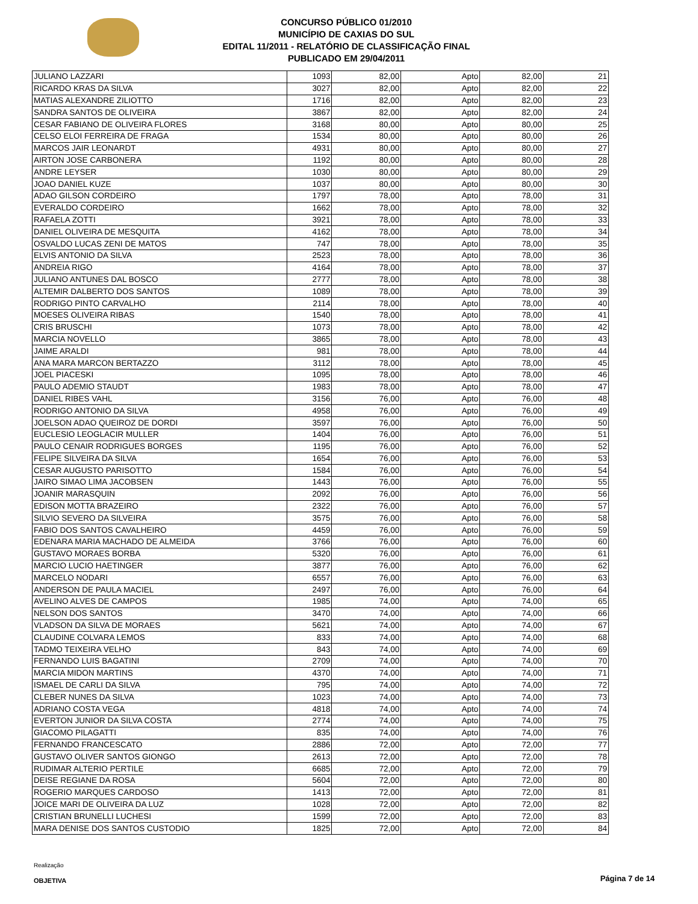CONCURSO PÚBLICO 01/2010
MUNICÍPIO DE CAXIAS DO SUL
EDITAL 11/2011 - RELATÓRIO DE CLASSIFICAÇÃO FINAL
PUBLICADO EM 29/04/2011
| JULIANO LAZZARI | 1093 | 82,00 | Apto | 82,00 | 21 |
| RICARDO KRAS DA SILVA | 3027 | 82,00 | Apto | 82,00 | 22 |
| MATIAS ALEXANDRE ZILIOTTO | 1716 | 82,00 | Apto | 82,00 | 23 |
| SANDRA SANTOS DE OLIVEIRA | 3867 | 82,00 | Apto | 82,00 | 24 |
| CESAR FABIANO DE OLIVEIRA FLORES | 3168 | 80,00 | Apto | 80,00 | 25 |
| CELSO ELOI FERREIRA DE FRAGA | 1534 | 80,00 | Apto | 80,00 | 26 |
| MARCOS JAIR LEONARDT | 4931 | 80,00 | Apto | 80,00 | 27 |
| AIRTON JOSE CARBONERA | 1192 | 80,00 | Apto | 80,00 | 28 |
| ANDRE LEYSER | 1030 | 80,00 | Apto | 80,00 | 29 |
| JOAO DANIEL KUZE | 1037 | 80,00 | Apto | 80,00 | 30 |
| ADAO GILSON CORDEIRO | 1797 | 78,00 | Apto | 78,00 | 31 |
| EVERALDO CORDEIRO | 1662 | 78,00 | Apto | 78,00 | 32 |
| RAFAELA ZOTTI | 3921 | 78,00 | Apto | 78,00 | 33 |
| DANIEL OLIVEIRA DE MESQUITA | 4162 | 78,00 | Apto | 78,00 | 34 |
| OSVALDO LUCAS ZENI DE MATOS | 747 | 78,00 | Apto | 78,00 | 35 |
| ELVIS ANTONIO DA SILVA | 2523 | 78,00 | Apto | 78,00 | 36 |
| ANDREIA RIGO | 4164 | 78,00 | Apto | 78,00 | 37 |
| JULIANO ANTUNES DAL BOSCO | 2777 | 78,00 | Apto | 78,00 | 38 |
| ALTEMIR DALBERTO DOS SANTOS | 1089 | 78,00 | Apto | 78,00 | 39 |
| RODRIGO PINTO CARVALHO | 2114 | 78,00 | Apto | 78,00 | 40 |
| MOESES OLIVEIRA RIBAS | 1540 | 78,00 | Apto | 78,00 | 41 |
| CRIS BRUSCHI | 1073 | 78,00 | Apto | 78,00 | 42 |
| MARCIA NOVELLO | 3865 | 78,00 | Apto | 78,00 | 43 |
| JAIME ARALDI | 981 | 78,00 | Apto | 78,00 | 44 |
| ANA MARA MARCON BERTAZZO | 3112 | 78,00 | Apto | 78,00 | 45 |
| JOEL PIACESKI | 1095 | 78,00 | Apto | 78,00 | 46 |
| PAULO ADEMIO STAUDT | 1983 | 78,00 | Apto | 78,00 | 47 |
| DANIEL RIBES VAHL | 3156 | 76,00 | Apto | 76,00 | 48 |
| RODRIGO ANTONIO DA SILVA | 4958 | 76,00 | Apto | 76,00 | 49 |
| JOELSON ADAO QUEIROZ DE DORDI | 3597 | 76,00 | Apto | 76,00 | 50 |
| EUCLESIO LEOGLACIR MULLER | 1404 | 76,00 | Apto | 76,00 | 51 |
| PAULO CENAIR RODRIGUES BORGES | 1195 | 76,00 | Apto | 76,00 | 52 |
| FELIPE SILVEIRA DA SILVA | 1654 | 76,00 | Apto | 76,00 | 53 |
| CESAR AUGUSTO PARISOTTO | 1584 | 76,00 | Apto | 76,00 | 54 |
| JAIRO SIMAO LIMA JACOBSEN | 1443 | 76,00 | Apto | 76,00 | 55 |
| JOANIR MARASQUIN | 2092 | 76,00 | Apto | 76,00 | 56 |
| EDISON MOTTA BRAZEIRO | 2322 | 76,00 | Apto | 76,00 | 57 |
| SILVIO SEVERO DA SILVEIRA | 3575 | 76,00 | Apto | 76,00 | 58 |
| FABIO DOS SANTOS CAVALHEIRO | 4459 | 76,00 | Apto | 76,00 | 59 |
| EDENARA MARIA MACHADO DE ALMEIDA | 3766 | 76,00 | Apto | 76,00 | 60 |
| GUSTAVO MORAES BORBA | 5320 | 76,00 | Apto | 76,00 | 61 |
| MARCIO LUCIO HAETINGER | 3877 | 76,00 | Apto | 76,00 | 62 |
| MARCELO NODARI | 6557 | 76,00 | Apto | 76,00 | 63 |
| ANDERSON DE PAULA MACIEL | 2497 | 76,00 | Apto | 76,00 | 64 |
| AVELINO ALVES DE CAMPOS | 1985 | 74,00 | Apto | 74,00 | 65 |
| NELSON DOS SANTOS | 3470 | 74,00 | Apto | 74,00 | 66 |
| VLADSON DA SILVA DE MORAES | 5621 | 74,00 | Apto | 74,00 | 67 |
| CLAUDINE COLVARA LEMOS | 833 | 74,00 | Apto | 74,00 | 68 |
| TADMO TEIXEIRA VELHO | 843 | 74,00 | Apto | 74,00 | 69 |
| FERNANDO LUIS BAGATINI | 2709 | 74,00 | Apto | 74,00 | 70 |
| MARCIA MIDON MARTINS | 4370 | 74,00 | Apto | 74,00 | 71 |
| ISMAEL DE CARLI DA SILVA | 795 | 74,00 | Apto | 74,00 | 72 |
| CLEBER NUNES DA SILVA | 1023 | 74,00 | Apto | 74,00 | 73 |
| ADRIANO COSTA VEGA | 4818 | 74,00 | Apto | 74,00 | 74 |
| EVERTON JUNIOR DA SILVA COSTA | 2774 | 74,00 | Apto | 74,00 | 75 |
| GIACOMO PILAGATTI | 835 | 74,00 | Apto | 74,00 | 76 |
| FERNANDO FRANCESCATO | 2886 | 72,00 | Apto | 72,00 | 77 |
| GUSTAVO OLIVER SANTOS GIONGO | 2613 | 72,00 | Apto | 72,00 | 78 |
| RUDIMAR ALTERIO PERTILE | 6685 | 72,00 | Apto | 72,00 | 79 |
| DEISE REGIANE DA ROSA | 5604 | 72,00 | Apto | 72,00 | 80 |
| ROGERIO MARQUES CARDOSO | 1413 | 72,00 | Apto | 72,00 | 81 |
| JOICE MARI DE OLIVEIRA DA LUZ | 1028 | 72,00 | Apto | 72,00 | 82 |
| CRISTIAN BRUNELLI LUCHESI | 1599 | 72,00 | Apto | 72,00 | 83 |
| MARA DENISE DOS SANTOS CUSTODIO | 1825 | 72,00 | Apto | 72,00 | 84 |
Realização
OBJETIVA
Página 7 de 14